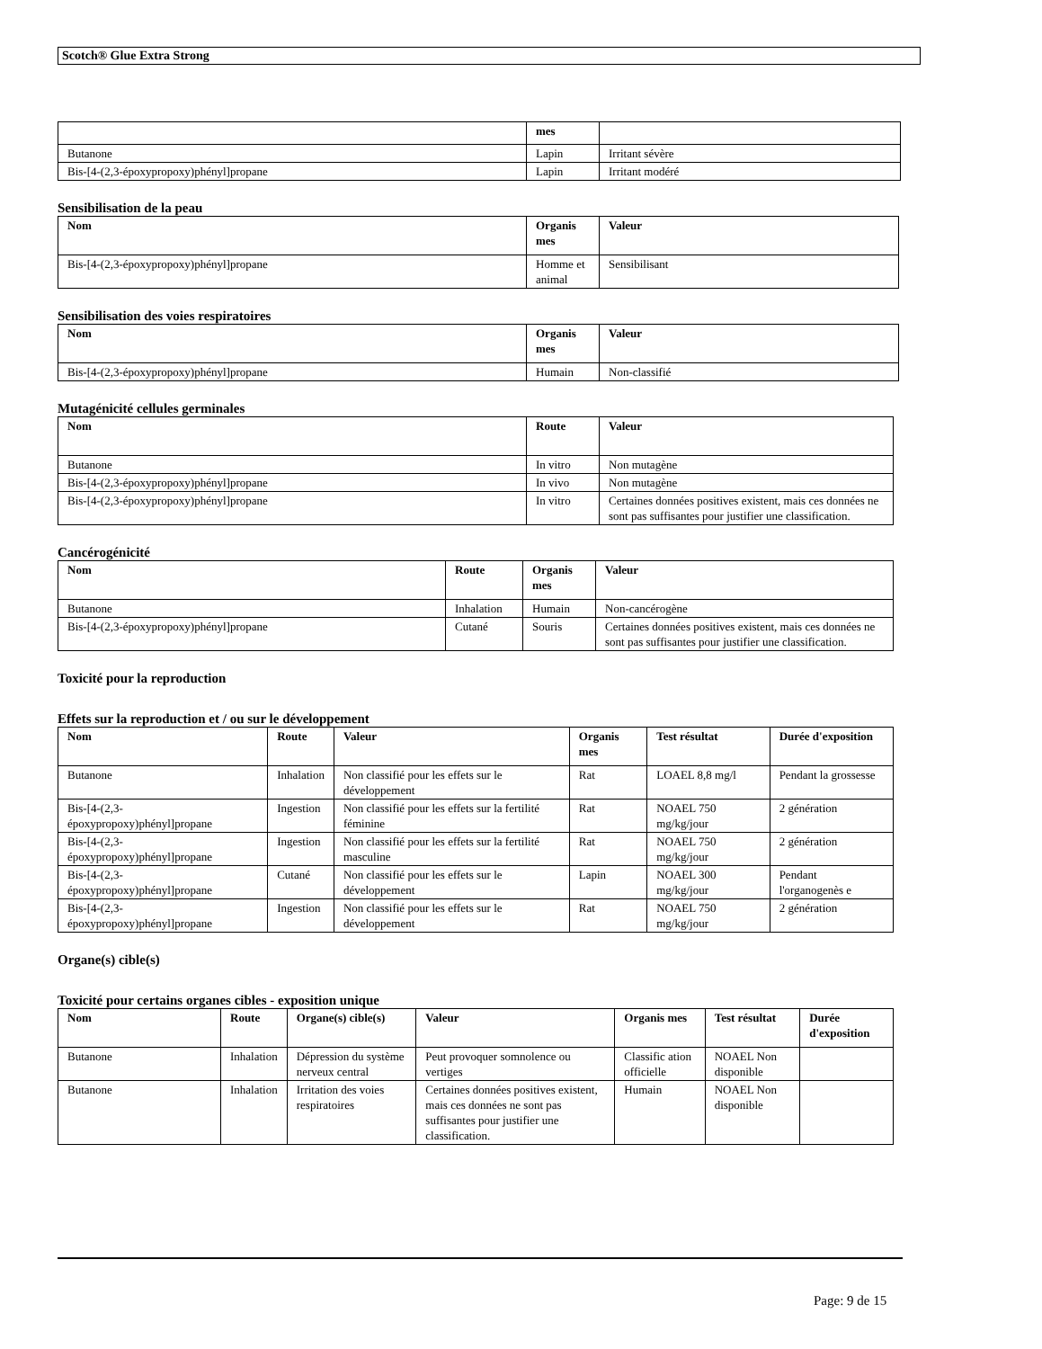Scotch® Glue Extra Strong
| | mes | |
| --- | --- | --- |
| Butanone | Lapin | Irritant sévère |
| Bis-[4-(2,3-époxypropoxy)phényl]propane | Lapin | Irritant modéré |
Sensibilisation de la peau
| Nom | Organis mes | Valeur |
| --- | --- | --- |
| Bis-[4-(2,3-époxypropoxy)phényl]propane | Homme et animal | Sensibilisant |
Sensibilisation des voies respiratoires
| Nom | Organis mes | Valeur |
| --- | --- | --- |
| Bis-[4-(2,3-époxypropoxy)phényl]propane | Humain | Non-classifié |
Mutagénicité cellules germinales
| Nom | Route | Valeur |
| --- | --- | --- |
| Butanone | In vitro | Non mutagène |
| Bis-[4-(2,3-époxypropoxy)phényl]propane | In vivo | Non mutagène |
| Bis-[4-(2,3-époxypropoxy)phényl]propane | In vitro | Certaines données positives existent, mais ces données ne sont pas suffisantes pour justifier une classification. |
Cancérogénicité
| Nom | Route | Organis mes | Valeur |
| --- | --- | --- | --- |
| Butanone | Inhalation | Humain | Non-cancérogène |
| Bis-[4-(2,3-époxypropoxy)phényl]propane | Cutané | Souris | Certaines données positives existent, mais ces données ne sont pas suffisantes pour justifier une classification. |
Toxicité pour la reproduction
Effets sur la reproduction et / ou sur le développement
| Nom | Route | Valeur | Organis mes | Test résultat | Durée d'exposition |
| --- | --- | --- | --- | --- | --- |
| Butanone | Inhalation | Non classifié pour les effets sur le développement | Rat | LOAEL 8,8 mg/l | Pendant la grossesse |
| Bis-[4-(2,3-époxypropoxy)phényl]propane | Ingestion | Non classifié pour les effets sur la fertilité féminine | Rat | NOAEL 750 mg/kg/jour | 2 génération |
| Bis-[4-(2,3-époxypropoxy)phényl]propane | Ingestion | Non classifié pour les effets sur la fertilité masculine | Rat | NOAEL 750 mg/kg/jour | 2 génération |
| Bis-[4-(2,3-époxypropoxy)phényl]propane | Cutané | Non classifié pour les effets sur le développement | Lapin | NOAEL 300 mg/kg/jour | Pendant l'organogenès e |
| Bis-[4-(2,3-époxypropoxy)phényl]propane | Ingestion | Non classifié pour les effets sur le développement | Rat | NOAEL 750 mg/kg/jour | 2 génération |
Organe(s) cible(s)
Toxicité pour certains organes cibles - exposition unique
| Nom | Route | Organe(s) cible(s) | Valeur | Organis mes | Test résultat | Durée d'exposition |
| --- | --- | --- | --- | --- | --- | --- |
| Butanone | Inhalation | Dépression du système nerveux central | Peut provoquer somnolence ou vertiges | Classific ation officielle | NOAEL Non disponible | |
| Butanone | Inhalation | Irritation des voies respiratoires | Certaines données positives existent, mais ces données ne sont pas suffisantes pour justifier une classification. | Humain | NOAEL Non disponible | |
Page: 9 de 15